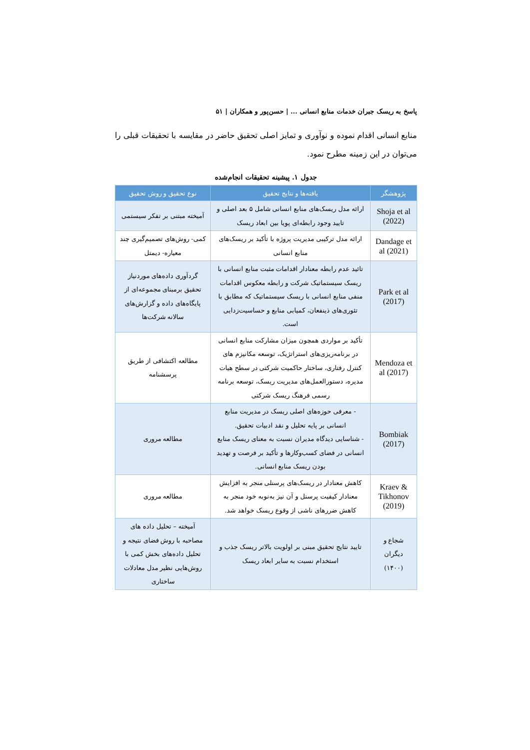پاسخ به ریسک جبران خدمات منابع انسانی ... | حسن‌پور و همکاران | ۵۱
منابع انسانی اقدام نموده و نوآوری و تمایز اصلی تحقیق حاضر در مقایسه با تحقیقات قبلی را می‌توان در این زمینه مطرح نمود.
جدول ۱. پیشینه تحقیقات انجام‌شده
| پژوهشگر | یافته‌ها و نتایج تحقیق | نوع تحقیق و روش تحقیق |
| --- | --- | --- |
| Shoja et al (2022) | ارائه مدل ریسک‌های منابع انسانی شامل ۵ بعد اصلی و تایید وجود رابطه‌ای پویا بین ابعاد ریسک | آمیخته مبتنی بر تفکر سیستمی |
| Dandage et al (2021) | ارائه مدل ترکیبی مدیریت پروژه با تأکید بر ریسک‌های منابع انسانی | کمی- روش‌های تصمیم‌گیری چند معیاره- دیمتل |
| Park et al (2017) | تائید عدم رابطه معنادار اقدامات مثبت منابع انسانی با ریسک سیستماتیک شرکت و رابطه معکوس اقدامات منفی منابع انسانی با ریسک سیستماتیک که مطابق با تئوری‌های ذینفعان، کمیابی منابع و حساسیت‌زدایی است. | گردآوری داده‌های موردنیاز تحقیق برمبنای مجموعه‌ای از پایگاه‌های داده و گزارش‌های سالانه شرکت‌ها |
| Mendoza et al (2017) | تأکید بر مواردی همچون میزان مشارکت منابع انسانی در برنامه‌ریزی‌های استراتژیک، توسعه مکانیزم های کنترل رفتاری، ساختار حاکمیت شرکتی در سطح هیات مدیره، دستورالعمل‌های مدیریت ریسک، توسعه برنامه رسمی فرهنگ ریسک شرکتی | مطالعه اکتشافی از طریق پرسشنامه |
| Bombiak (2017) | - معرفی حوزه‌های اصلی ریسک در مدیریت منابع انسانی بر پایه تحلیل و نقد ادبیات تحقیق. - شناسایی دیدگاه مدیران نسبت به معنای ریسک منابع انسانی در فضای کسب‌وکارها و تأکید بر فرصت و تهدید بودن ریسک منابع انسانی. | مطالعه مروری |
| Kraev & Tikhonov (2019) | کاهش معنادار در ریسک‌های پرسنلی منجر به افزایش معنادار کیفیت پرسنل و آن نیز به‌نوبه خود منجر به کاهش ضررهای ناشی از وقوع ریسک خواهد شد. | مطالعه مروری |
| شجاع و دیگران (۱۴۰۰) | تایید نتایج تحقیق مبنی بر اولویت بالاتر ریسک جذب و استخدام نسبت به سایر ابعاد ریسک | آمیخته – تحلیل داده های مصاحبه با روش فضای نتیجه و تحلیل داده‌های بخش کمی با روش‌هایی نظیر مدل معادلات ساختاری |